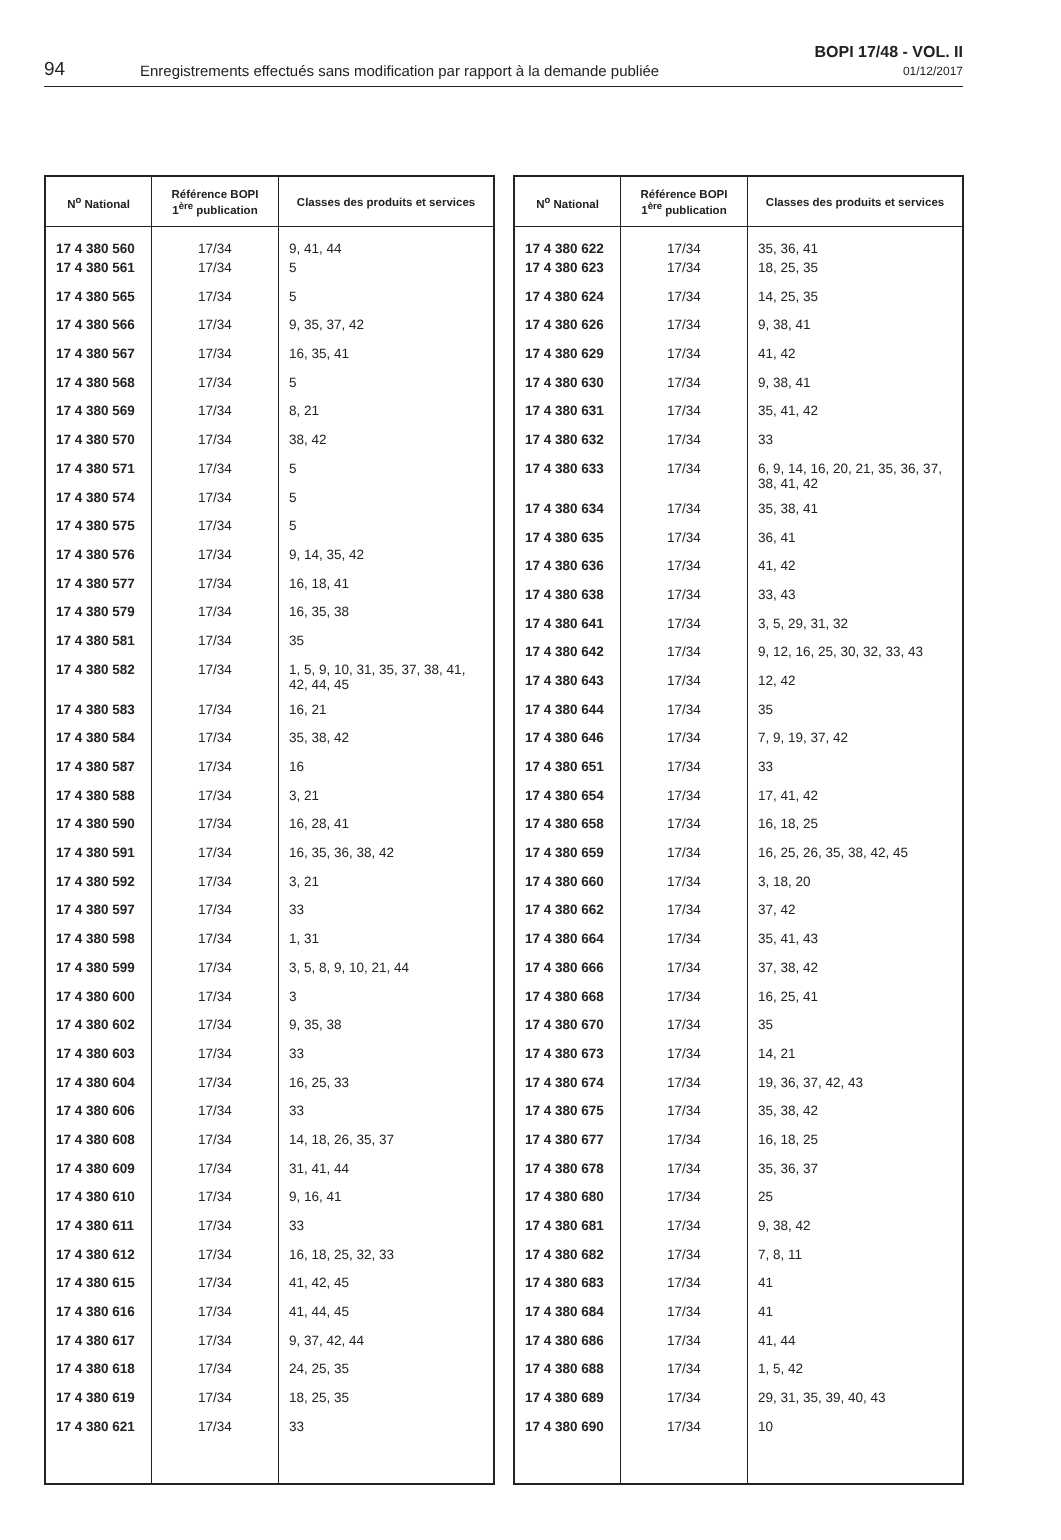94 Enregistrements effectués sans modification par rapport à la demande publiée
BOPI 17/48 - VOL. II
01/12/2017
| N<sup>o</sup> National | Référence BOPI 1<sup>ère</sup> publication | Classes des produits et services |
| --- | --- | --- |
| 17 4 380 560 | 17/34 | 9, 41, 44 |
| 17 4 380 561 | 17/34 | 5 |
| 17 4 380 565 | 17/34 | 5 |
| 17 4 380 566 | 17/34 | 9, 35, 37, 42 |
| 17 4 380 567 | 17/34 | 16, 35, 41 |
| 17 4 380 568 | 17/34 | 5 |
| 17 4 380 569 | 17/34 | 8, 21 |
| 17 4 380 570 | 17/34 | 38, 42 |
| 17 4 380 571 | 17/34 | 5 |
| 17 4 380 574 | 17/34 | 5 |
| 17 4 380 575 | 17/34 | 5 |
| 17 4 380 576 | 17/34 | 9, 14, 35, 42 |
| 17 4 380 577 | 17/34 | 16, 18, 41 |
| 17 4 380 579 | 17/34 | 16, 35, 38 |
| 17 4 380 581 | 17/34 | 35 |
| 17 4 380 582 | 17/34 | 1, 5, 9, 10, 31, 35, 37, 38, 41, 42, 44, 45 |
| 17 4 380 583 | 17/34 | 16, 21 |
| 17 4 380 584 | 17/34 | 35, 38, 42 |
| 17 4 380 587 | 17/34 | 16 |
| 17 4 380 588 | 17/34 | 3, 21 |
| 17 4 380 590 | 17/34 | 16, 28, 41 |
| 17 4 380 591 | 17/34 | 16, 35, 36, 38, 42 |
| 17 4 380 592 | 17/34 | 3, 21 |
| 17 4 380 597 | 17/34 | 33 |
| 17 4 380 598 | 17/34 | 1, 31 |
| 17 4 380 599 | 17/34 | 3, 5, 8, 9, 10, 21, 44 |
| 17 4 380 600 | 17/34 | 3 |
| 17 4 380 602 | 17/34 | 9, 35, 38 |
| 17 4 380 603 | 17/34 | 33 |
| 17 4 380 604 | 17/34 | 16, 25, 33 |
| 17 4 380 606 | 17/34 | 33 |
| 17 4 380 608 | 17/34 | 14, 18, 26, 35, 37 |
| 17 4 380 609 | 17/34 | 31, 41, 44 |
| 17 4 380 610 | 17/34 | 9, 16, 41 |
| 17 4 380 611 | 17/34 | 33 |
| 17 4 380 612 | 17/34 | 16, 18, 25, 32, 33 |
| 17 4 380 615 | 17/34 | 41, 42, 45 |
| 17 4 380 616 | 17/34 | 41, 44, 45 |
| 17 4 380 617 | 17/34 | 9, 37, 42, 44 |
| 17 4 380 618 | 17/34 | 24, 25, 35 |
| 17 4 380 619 | 17/34 | 18, 25, 35 |
| 17 4 380 621 | 17/34 | 33 |
| N<sup>o</sup> National | Référence BOPI 1<sup>ère</sup> publication | Classes des produits et services |
| --- | --- | --- |
| 17 4 380 622 | 17/34 | 35, 36, 41 |
| 17 4 380 623 | 17/34 | 18, 25, 35 |
| 17 4 380 624 | 17/34 | 14, 25, 35 |
| 17 4 380 626 | 17/34 | 9, 38, 41 |
| 17 4 380 629 | 17/34 | 41, 42 |
| 17 4 380 630 | 17/34 | 9, 38, 41 |
| 17 4 380 631 | 17/34 | 35, 41, 42 |
| 17 4 380 632 | 17/34 | 33 |
| 17 4 380 633 | 17/34 | 6, 9, 14, 16, 20, 21, 35, 36, 37, 38, 41, 42 |
| 17 4 380 634 | 17/34 | 35, 38, 41 |
| 17 4 380 635 | 17/34 | 36, 41 |
| 17 4 380 636 | 17/34 | 41, 42 |
| 17 4 380 638 | 17/34 | 33, 43 |
| 17 4 380 641 | 17/34 | 3, 5, 29, 31, 32 |
| 17 4 380 642 | 17/34 | 9, 12, 16, 25, 30, 32, 33, 43 |
| 17 4 380 643 | 17/34 | 12, 42 |
| 17 4 380 644 | 17/34 | 35 |
| 17 4 380 646 | 17/34 | 7, 9, 19, 37, 42 |
| 17 4 380 651 | 17/34 | 33 |
| 17 4 380 654 | 17/34 | 17, 41, 42 |
| 17 4 380 658 | 17/34 | 16, 18, 25 |
| 17 4 380 659 | 17/34 | 16, 25, 26, 35, 38, 42, 45 |
| 17 4 380 660 | 17/34 | 3, 18, 20 |
| 17 4 380 662 | 17/34 | 37, 42 |
| 17 4 380 664 | 17/34 | 35, 41, 43 |
| 17 4 380 666 | 17/34 | 37, 38, 42 |
| 17 4 380 668 | 17/34 | 16, 25, 41 |
| 17 4 380 670 | 17/34 | 35 |
| 17 4 380 673 | 17/34 | 14, 21 |
| 17 4 380 674 | 17/34 | 19, 36, 37, 42, 43 |
| 17 4 380 675 | 17/34 | 35, 38, 42 |
| 17 4 380 677 | 17/34 | 16, 18, 25 |
| 17 4 380 678 | 17/34 | 35, 36, 37 |
| 17 4 380 680 | 17/34 | 25 |
| 17 4 380 681 | 17/34 | 9, 38, 42 |
| 17 4 380 682 | 17/34 | 7, 8, 11 |
| 17 4 380 683 | 17/34 | 41 |
| 17 4 380 684 | 17/34 | 41 |
| 17 4 380 686 | 17/34 | 41, 44 |
| 17 4 380 688 | 17/34 | 1, 5, 42 |
| 17 4 380 689 | 17/34 | 29, 31, 35, 39, 40, 43 |
| 17 4 380 690 | 17/34 | 10 |